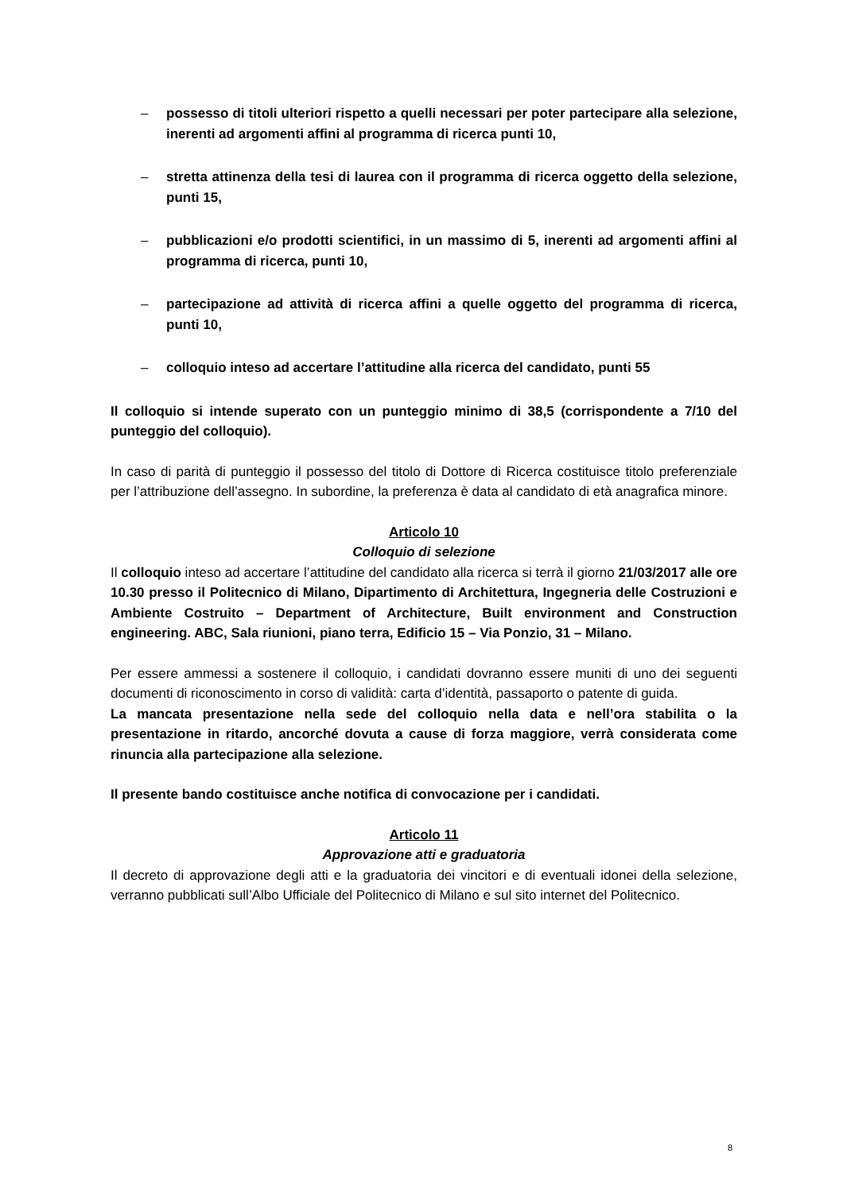– possesso di titoli ulteriori rispetto a quelli necessari per poter partecipare alla selezione, inerenti ad argomenti affini al programma di ricerca punti 10,
– stretta attinenza della tesi di laurea con il programma di ricerca oggetto della selezione, punti 15,
– pubblicazioni e/o prodotti scientifici, in un massimo di 5, inerenti ad argomenti affini al programma di ricerca, punti 10,
– partecipazione ad attività di ricerca affini a quelle oggetto del programma di ricerca, punti 10,
– colloquio inteso ad accertare l’attitudine alla ricerca del candidato, punti 55
Il colloquio si intende superato con un punteggio minimo di 38,5 (corrispondente a 7/10 del punteggio del colloquio).
In caso di parità di punteggio il possesso del titolo di Dottore di Ricerca costituisce titolo preferenziale per l’attribuzione dell’assegno. In subordine, la preferenza è data al candidato di età anagrafica minore.
Articolo 10
Colloquio di selezione
Il colloquio inteso ad accertare l’attitudine del candidato alla ricerca si terrà il giorno 21/03/2017 alle ore 10.30 presso il Politecnico di Milano, Dipartimento di Architettura, Ingegneria delle Costruzioni e Ambiente Costruito – Department of Architecture, Built environment and Construction engineering. ABC, Sala riunioni, piano terra, Edificio 15 – Via Ponzio, 31 – Milano.
Per essere ammessi a sostenere il colloquio, i candidati dovranno essere muniti di uno dei seguenti documenti di riconoscimento in corso di validità: carta d’identità, passaporto o patente di guida.
La mancata presentazione nella sede del colloquio nella data e nell’ora stabilita o la presentazione in ritardo, ancorché dovuta a cause di forza maggiore, verrà considerata come rinuncia alla partecipazione alla selezione.
Il presente bando costituisce anche notifica di convocazione per i candidati.
Articolo 11
Approvazione atti e graduatoria
Il decreto di approvazione degli atti e la graduatoria dei vincitori e di eventuali idonei della selezione, verranno pubblicati sull’Albo Ufficiale del Politecnico di Milano e sul sito internet del Politecnico.
8